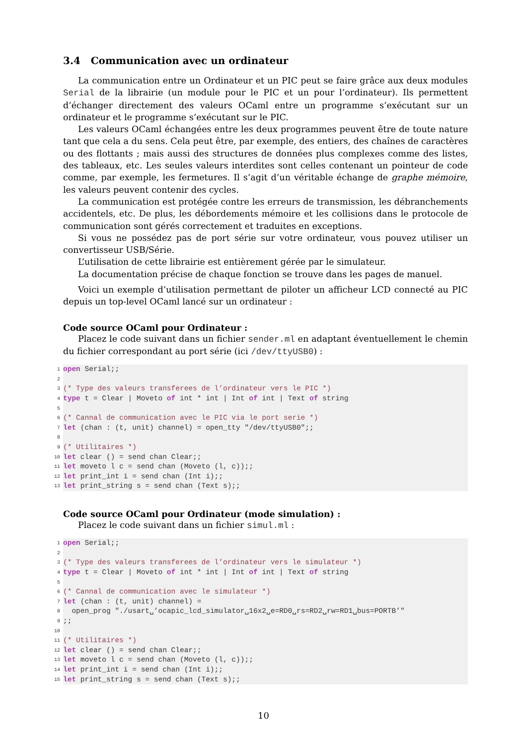3.4 Communication avec un ordinateur
La communication entre un Ordinateur et un PIC peut se faire grâce aux deux modules Serial de la librairie (un module pour le PIC et un pour l’ordinateur). Ils permettent d’échanger directement des valeurs OCaml entre un programme s’exécutant sur un ordinateur et le programme s’exécutant sur le PIC.
Les valeurs OCaml échangées entre les deux programmes peuvent être de toute nature tant que cela a du sens. Cela peut être, par exemple, des entiers, des chaînes de caractères ou des flottants ; mais aussi des structures de données plus complexes comme des listes, des tableaux, etc. Les seules valeurs interdites sont celles contenant un pointeur de code comme, par exemple, les fermetures. Il s’agit d’un véritable échange de graphe mémoire, les valeurs peuvent contenir des cycles.
La communication est protégée contre les erreurs de transmission, les débranchements accidentels, etc. De plus, les débordements mémoire et les collisions dans le protocole de communication sont gérés correctement et traduites en exceptions.
Si vous ne possédez pas de port série sur votre ordinateur, vous pouvez utiliser un convertisseur USB/Série.
L’utilisation de cette librairie est entièrement gérée par le simulateur.
La documentation précise de chaque fonction se trouve dans les pages de manuel.
Voici un exemple d’utilisation permettant de piloter un afficheur LCD connecté au PIC depuis un top-level OCaml lancé sur un ordinateur :
Code source OCaml pour Ordinateur :
Placez le code suivant dans un fichier sender.ml en adaptant éventuellement le chemin du fichier correspondant au port série (ici /dev/ttyUSB0) :
1 open Serial;;
2
3 (* Type des valeurs transferees de l’ordinateur vers le PIC *)
4 type t = Clear | Moveto of int * int | Int of int | Text of string
5
6 (* Cannal de communication avec le PIC via le port serie *)
7 let (chan : (t, unit) channel) = open_tty "/dev/ttyUSB0";;
8
9 (* Utilitaires *)
10 let clear () = send chan Clear;;
11 let moveto l c = send chan (Moveto (l, c));;
12 let print_int i = send chan (Int i);;
13 let print_string s = send chan (Text s);;
Code source OCaml pour Ordinateur (mode simulation) :
Placez le code suivant dans un fichier simul.ml :
1 open Serial;;
2
3 (* Type des valeurs transferees de l’ordinateur vers le simulateur *)
4 type t = Clear | Moveto of int * int | Int of int | Text of string
5
6 (* Cannal de communication avec le simulateur *)
7 let (chan : (t, unit) channel) =
8 open_prog "./usart␣’ocapic_lcd_simulator␣16x2␣e=RD0␣rs=RD2␣rw=RD1␣bus=PORTB’"
9;;
10
11 (* Utilitaires *)
12 let clear () = send chan Clear;;
13 let moveto l c = send chan (Moveto (l, c));;
14 let print_int i = send chan (Int i);;
15 let print_string s = send chan (Text s);;
10